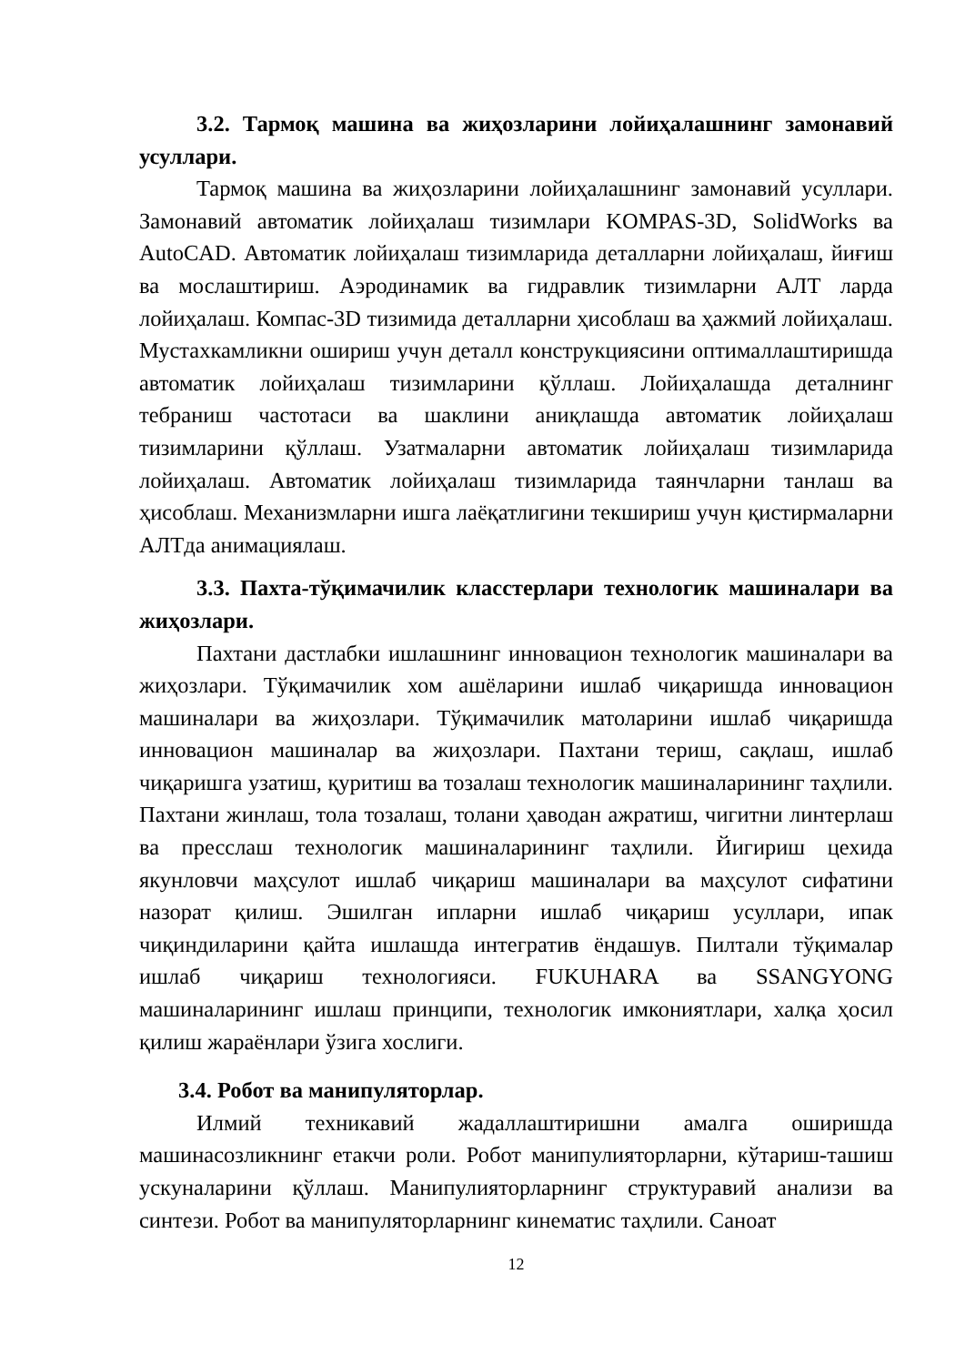3.2. Тармоқ машина ва жиҳозларини лойиҳалашнинг замонавий усуллари.
Тармоқ машина ва жиҳозларини лойиҳалашнинг замонавий усуллари. Замонавий автоматик лойиҳалаш тизимлари KOMPAS-3D, SolidWorks ва AutoCAD. Автоматик лойиҳалаш тизимларида деталларни лойиҳалаш, йиғиш ва мослаштириш. Аэродинамик ва гидравлик тизимларни АЛТ ларда лойиҳалаш. Компас-3D тизимида деталларни ҳисоблаш ва ҳажмий лойиҳалаш. Мустахкамликни ошириш учун деталл конструкциясини оптималлаштиришда автоматик лойиҳалаш тизимларини қўллаш. Лойиҳалашда деталнинг тебраниш частотаси ва шаклини аниқлашда автоматик лойиҳалаш тизимларини қўллаш. Узатмаларни автоматик лойиҳалаш тизимларида лойиҳалаш. Автоматик лойиҳалаш тизимларида таянчларни танлаш ва ҳисоблаш. Механизмларни ишга лаёқатлигини текшириш учун қистирмаларни АЛТда анимациялаш.
3.3. Пахта-тўқимачилик класстерлари технологик машиналари ва жиҳозлари.
Пахтани дастлабки ишлашнинг инновацион технологик машиналари ва жиҳозлари. Тўқимачилик хом ашёларини ишлаб чиқаришда инновацион машиналари ва жиҳозлари. Тўқимачилик матоларини ишлаб чиқаришда инновацион машиналар ва жиҳозлари. Пахтани териш, сақлаш, ишлаб чиқаришга узатиш, қуритиш ва тозалаш технологик машиналарининг таҳлили. Пахтани жинлаш, тола тозалаш, толани ҳаводан ажратиш, чигитни линтерлаш ва пресслаш технологик машиналарининг таҳлили. Йигириш цехида якунловчи маҳсулот ишлаб чиқариш машиналари ва маҳсулот сифатини назорат қилиш. Эшилган ипларни ишлаб чиқариш усуллари, ипак чиқиндиларини қайта ишлашда интегратив ёндашув. Пилтали тўқималар ишлаб чиқариш технологияси. FUKUHARA ва SSANGYONG машиналарининг ишлаш принципи, технологик имкониятлари, халқа ҳосил қилиш жараёнлари ўзига хослиги.
3.4. Робот ва манипуляторлар.
Илмий техникавий жадаллаштиришни амалга оширишда машинасозликнинг етакчи роли. Робот манипулияторларни, кўтариш-ташиш ускуналарини қўллаш. Манипулияторларнинг структуравий анализи ва синтези. Робот ва манипуляторларнинг кинематис таҳлили. Саноат
12